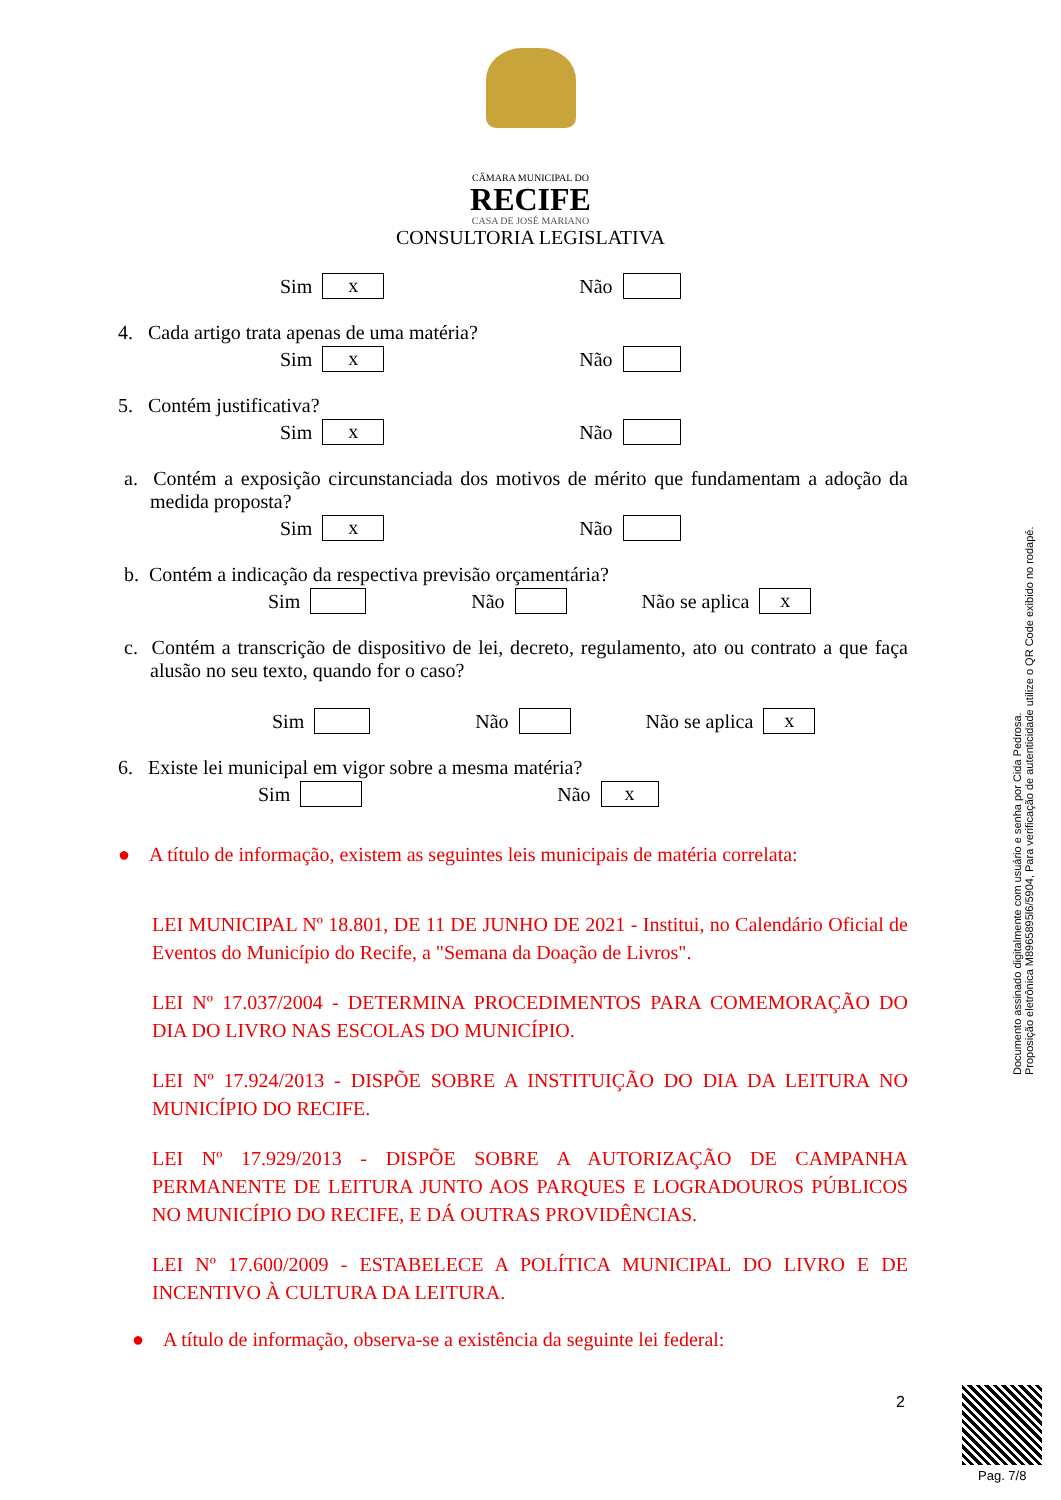CÂMARA MUNICIPAL DO
RECIFE
CASA DE JOSÉ MARIANO
CONSULTORIA LEGISLATIVA
Sim x Não
4. Cada artigo trata apenas de uma matéria?
Sim x Não
5. Contém justificativa?
Sim x Não
a. Contém a exposição circunstanciada dos motivos de mérito que fundamentam a adoção da medida proposta?
Sim x Não
b. Contém a indicação da respectiva previsão orçamentária?
Sim Não Não se aplica x
c. Contém a transcrição de dispositivo de lei, decreto, regulamento, ato ou contrato a que faça alusão no seu texto, quando for o caso?
Sim Não Não se aplica x
6. Existe lei municipal em vigor sobre a mesma matéria?
Sim Não x
● A título de informação, existem as seguintes leis municipais de matéria correlata:
LEI MUNICIPAL Nº 18.801, DE 11 DE JUNHO DE 2021 - Institui, no Calendário Oficial de Eventos do Município do Recife, a "Semana da Doação de Livros".
LEI Nº 17.037/2004 - DETERMINA PROCEDIMENTOS PARA COMEMORAÇÃO DO DIA DO LIVRO NAS ESCOLAS DO MUNICÍPIO.
LEI Nº 17.924/2013 - DISPÕE SOBRE A INSTITUIÇÃO DO DIA DA LEITURA NO MUNICÍPIO DO RECIFE.
LEI Nº 17.929/2013 - DISPÕE SOBRE A AUTORIZAÇÃO DE CAMPANHA PERMANENTE DE LEITURA JUNTO AOS PARQUES E LOGRADOUROS PÚBLICOS NO MUNICÍPIO DO RECIFE, E DÁ OUTRAS PROVIDÊNCIAS.
LEI Nº 17.600/2009 - ESTABELECE A POLÍTICA MUNICIPAL DO LIVRO E DE INCENTIVO À CULTURA DA LEITURA.
● A título de informação, observa-se a existência da seguinte lei federal:
2
Documento assinado digitalmente com usuário e senha por Cida Pedrosa.
Proposição eletrônica M8965895l6/5904, Para verificação de autenticidade utilize o QR Code exibido no rodapé.
Pag. 7/8